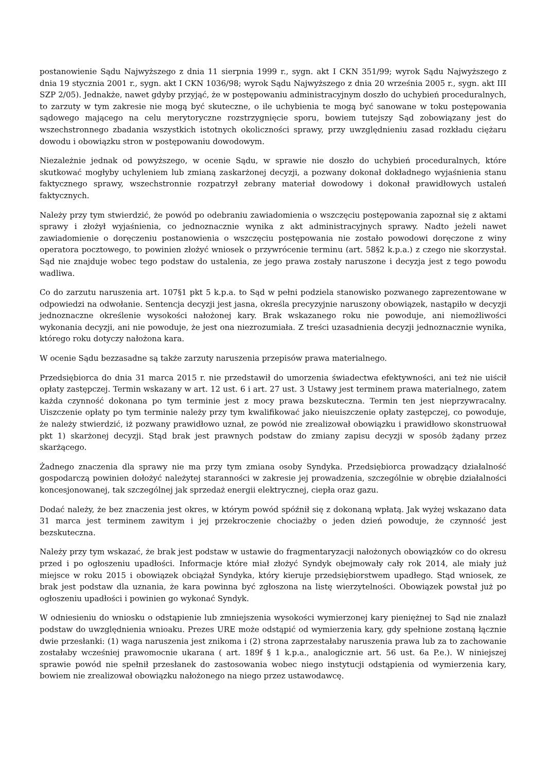postanowienie Sądu Najwyższego z dnia 11 sierpnia 1999 r., sygn. akt I CKN 351/99; wyrok Sądu Najwyższego z dnia 19 stycznia 2001 r., sygn. akt I CKN 1036/98; wyrok Sądu Najwyższego z dnia 20 września 2005 r., sygn. akt III SZP 2/05). Jednakże, nawet gdyby przyjąć, że w postępowaniu administracyjnym doszło do uchybień proceduralnych, to zarzuty w tym zakresie nie mogą być skuteczne, o ile uchybienia te mogą być sanowane w toku postępowania sądowego mającego na celu merytoryczne rozstrzygnięcie sporu, bowiem tutejszy Sąd zobowiązany jest do wszechstronnego zbadania wszystkich istotnych okoliczności sprawy, przy uwzględnieniu zasad rozkładu ciężaru dowodu i obowiązku stron w postępowaniu dowodowym.
Niezależnie jednak od powyższego, w ocenie Sądu, w sprawie nie doszło do uchybień proceduralnych, które skutkować mogłyby uchyleniem lub zmianą zaskarżonej decyzji, a pozwany dokonał dokładnego wyjaśnienia stanu faktycznego sprawy, wszechstronnie rozpatrzył zebrany materiał dowodowy i dokonał prawidłowych ustaleń faktycznych.
Należy przy tym stwierdzić, że powód po odebraniu zawiadomienia o wszczęciu postępowania zapoznał się z aktami sprawy i złożył wyjaśnienia, co jednoznacznie wynika z akt administracyjnych sprawy. Nadto jeżeli nawet zawiadomienie o doręczeniu postanowienia o wszczęciu postępowania nie zostało powodowi doręczone z winy operatora pocztowego, to powinien złożyć wniosek o przywrócenie terminu (art. 58§2 k.p.a.) z czego nie skorzystał. Sąd nie znajduje wobec tego podstaw do ustalenia, ze jego prawa zostały naruszone i decyzja jest z tego powodu wadliwa.
Co do zarzutu naruszenia art. 107§1 pkt 5 k.p.a. to Sąd w pełni podziela stanowisko pozwanego zaprezentowane w odpowiedzi na odwołanie. Sentencja decyzji jest jasna, określa precyzyjnie naruszony obowiązek, nastąpiło w decyzji jednoznaczne określenie wysokości nałożonej kary. Brak wskazanego roku nie powoduje, ani niemożliwości wykonania decyzji, ani nie powoduje, że jest ona niezrozumiała. Z treści uzasadnienia decyzji jednoznacznie wynika, którego roku dotyczy nałożona kara.
W ocenie Sądu bezzasadne są także zarzuty naruszenia przepisów prawa materialnego.
Przedsiębiorca do dnia 31 marca 2015 r. nie przedstawił do umorzenia świadectwa efektywności, ani też nie uiścił opłaty zastępczej. Termin wskazany w art. 12 ust. 6 i art. 27 ust. 3 Ustawy jest terminem prawa materialnego, zatem każda czynność dokonana po tym terminie jest z mocy prawa bezskuteczna. Termin ten jest nieprzywracalny. Uiszczenie opłaty po tym terminie należy przy tym kwalifikować jako nieuiszczenie opłaty zastępczej, co powoduje, że należy stwierdzić, iż pozwany prawidłowo uznał, ze powód nie zrealizował obowiązku i prawidłowo skonstruował pkt 1) skarżonej decyzji. Stąd brak jest prawnych podstaw do zmiany zapisu decyzji w sposób żądany przez skarżącego.
Żadnego znaczenia dla sprawy nie ma przy tym zmiana osoby Syndyka. Przedsiębiorca prowadzący działalność gospodarczą powinien dołożyć należytej staranności w zakresie jej prowadzenia, szczególnie w obrębie działalności koncesjonowanej, tak szczególnej jak sprzedaż energii elektrycznej, ciepła oraz gazu.
Dodać należy, że bez znaczenia jest okres, w którym powód spóźnił się z dokonaną wpłatą. Jak wyżej wskazano data 31 marca jest terminem zawitym i jej przekroczenie chociażby o jeden dzień powoduje, że czynność jest bezskuteczna.
Należy przy tym wskazać, że brak jest podstaw w ustawie do fragmentaryzacji nałożonych obowiązków co do okresu przed i po ogłoszeniu upadłości. Informacje które miał złożyć Syndyk obejmowały cały rok 2014, ale miały już miejsce w roku 2015 i obowiązek obciążał Syndyka, który kieruje przedsiębiorstwem upadłego. Stąd wniosek, ze brak jest podstaw dla uznania, że kara powinna być zgłoszona na listę wierzytelności. Obowiązek powstał już po ogłoszeniu upadłości i powinien go wykonać Syndyk.
W odniesieniu do wniosku o odstąpienie lub zmniejszenia wysokości wymierzonej kary pieniężnej to Sąd nie znalazł podstaw do uwzględnienia wnioaku. Prezes URE może odstąpić od wymierzenia kary, gdy spełnione zostaną łącznie dwie przesłanki: (1) waga naruszenia jest znikoma i (2) strona zaprzestałaby naruszenia prawa lub za to zachowanie zostałaby wcześniej prawomocnie ukarana ( art. 189f § 1 k.p.a., analogicznie art. 56 ust. 6a P.e.). W niniejszej sprawie powód nie spełnił przesłanek do zastosowania wobec niego instytucji odstąpienia od wymierzenia kary, bowiem nie zrealizował obowiązku nałożonego na niego przez ustawodawcę.